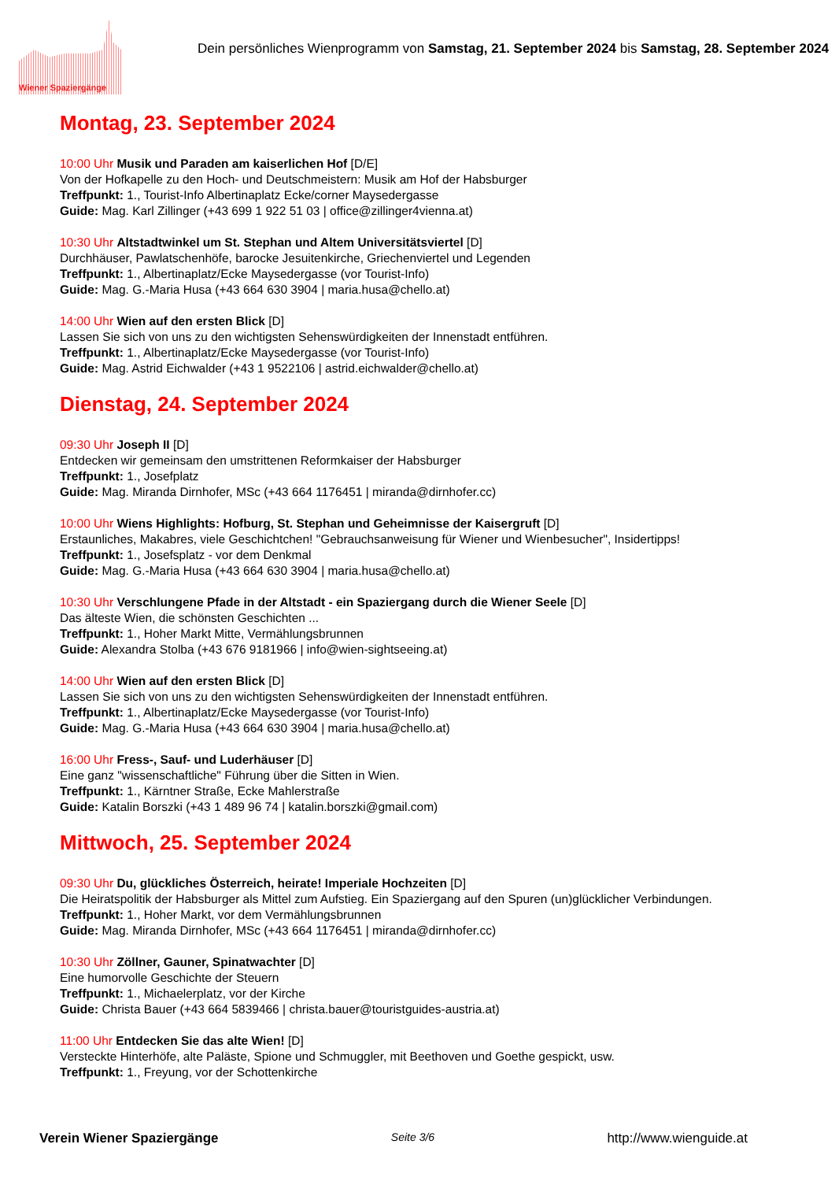Wiener Spaziergänge
Dein persönliches Wienprogramm von Samstag, 21. September 2024 bis Samstag, 28. September 2024
Montag, 23. September 2024
10:00 Uhr Musik und Paraden am kaiserlichen Hof [D/E]
Von der Hofkapelle zu den Hoch- und Deutschmeistern: Musik am Hof der Habsburger
Treffpunkt: 1., Tourist-Info Albertinaplatz Ecke/corner Maysedergasse
Guide: Mag. Karl Zillinger (+43 699 1 922 51 03 | office@zillinger4vienna.at)
10:30 Uhr Altstadtwinkel um St. Stephan und Altem Universitätsviertel [D]
Durchhäuser, Pawlatschenhöfe, barocke Jesuitenkirche, Griechenviertel und Legenden
Treffpunkt: 1., Albertinaplatz/Ecke Maysedergasse (vor Tourist-Info)
Guide: Mag. G.-Maria Husa (+43 664 630 3904 | maria.husa@chello.at)
14:00 Uhr Wien auf den ersten Blick [D]
Lassen Sie sich von uns zu den wichtigsten Sehenswürdigkeiten der Innenstadt entführen.
Treffpunkt: 1., Albertinaplatz/Ecke Maysedergasse (vor Tourist-Info)
Guide: Mag. Astrid Eichwalder (+43 1 9522106 | astrid.eichwalder@chello.at)
Dienstag, 24. September 2024
09:30 Uhr Joseph II [D]
Entdecken wir gemeinsam den umstrittenen Reformkaiser der Habsburger
Treffpunkt: 1., Josefplatz
Guide: Mag. Miranda Dirnhofer, MSc (+43 664 1176451 | miranda@dirnhofer.cc)
10:00 Uhr Wiens Highlights: Hofburg, St. Stephan und Geheimnisse der Kaisergruft [D]
Erstaunliches, Makabres, viele Geschichtchen! "Gebrauchsanweisung für Wiener und Wienbesucher", Insidertipps!
Treffpunkt: 1., Josefsplatz - vor dem Denkmal
Guide: Mag. G.-Maria Husa (+43 664 630 3904 | maria.husa@chello.at)
10:30 Uhr Verschlungene Pfade in der Altstadt - ein Spaziergang durch die Wiener Seele [D]
Das älteste Wien, die schönsten Geschichten ...
Treffpunkt: 1., Hoher Markt Mitte, Vermählungsbrunnen
Guide: Alexandra Stolba (+43 676 9181966 | info@wien-sightseeing.at)
14:00 Uhr Wien auf den ersten Blick [D]
Lassen Sie sich von uns zu den wichtigsten Sehenswürdigkeiten der Innenstadt entführen.
Treffpunkt: 1., Albertinaplatz/Ecke Maysedergasse (vor Tourist-Info)
Guide: Mag. G.-Maria Husa (+43 664 630 3904 | maria.husa@chello.at)
16:00 Uhr Fress-, Sauf- und Luderhäuser [D]
Eine ganz "wissenschaftliche" Führung über die Sitten in Wien.
Treffpunkt: 1., Kärntner Straße, Ecke Mahlerstraße
Guide: Katalin Borszki (+43 1 489 96 74 | katalin.borszki@gmail.com)
Mittwoch, 25. September 2024
09:30 Uhr Du, glückliches Österreich, heirate! Imperiale Hochzeiten [D]
Die Heiratspolitik der Habsburger als Mittel zum Aufstieg. Ein Spaziergang auf den Spuren (un)glücklicher Verbindungen.
Treffpunkt: 1., Hoher Markt, vor dem Vermählungsbrunnen
Guide: Mag. Miranda Dirnhofer, MSc (+43 664 1176451 | miranda@dirnhofer.cc)
10:30 Uhr Zöllner, Gauner, Spinatwachter [D]
Eine humorvolle Geschichte der Steuern
Treffpunkt: 1., Michaelerplatz, vor der Kirche
Guide: Christa Bauer (+43 664 5839466 | christa.bauer@touristguides-austria.at)
11:00 Uhr Entdecken Sie das alte Wien! [D]
Versteckte Hinterhöfe, alte Paläste, Spione und Schmuggler, mit Beethoven und Goethe gespickt, usw.
Treffpunkt: 1., Freyung, vor der Schottenkirche
Verein Wiener Spaziergänge Seite 3/6 http://www.wienguide.at